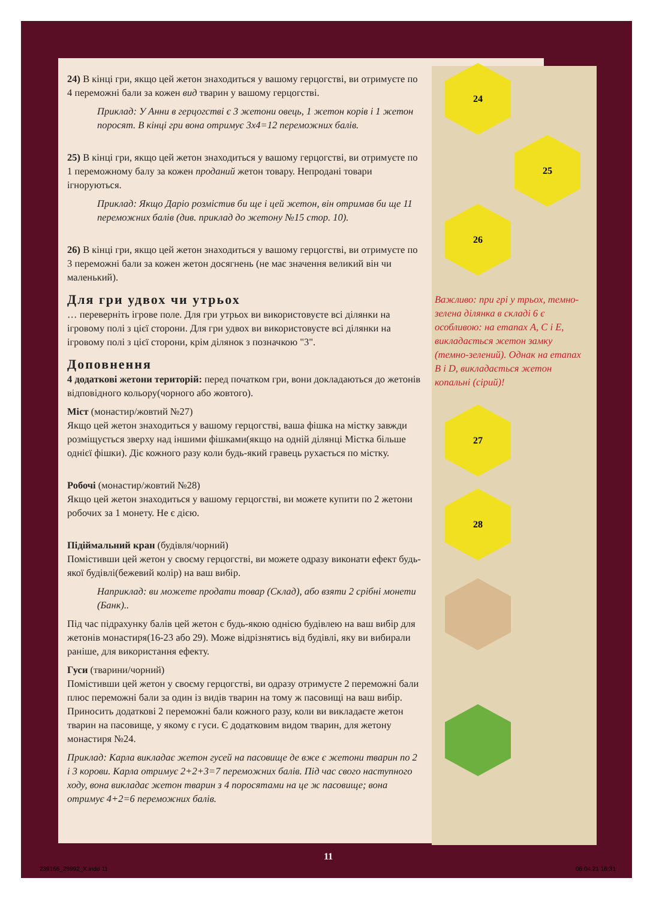24
25
26
27
28
24) В кінці гри, якщо цей жетон знаходиться у вашому герцогстві, ви отримуєте по 4 переможні бали за кожен вид тварин у вашому герцогстві.
Приклад: У Анни в герцогстві є 3 жетони овець, 1 жетон корів і 1 жетон поросят. В кінці гри вона отримує 3x4=12 переможних балів.
25) В кінці гри, якщо цей жетон знаходиться у вашому герцогстві, ви отримуєте по 1 переможному балу за кожен проданий жетон товару. Непродані товари ігноруються.
Приклад: Якщо Даріо розмістив би ще і цей жетон, він отримав би ще 11 переможних балів (див. приклад до жетону №15 стор. 10).
26) В кінці гри, якщо цей жетон знаходиться у вашому герцогстві, ви отримуєте по 3 переможні бали за кожен жетон досягнень (не має значення великий він чи маленький).
Для гри удвох чи утрьох
… переверніть ігрове поле. Для гри утрьох ви використовуєте всі ділянки на ігровому полі з цієї сторони. Для гри удвох ви використовуєте всі ділянки на ігровому полі з цієї сторони, крім ділянок з позначкою "3".
Доповнення
4 додаткові жетони територій: перед початком гри, вони докладаються до жетонів відповідного кольору(чорного або жовтого).
Міст (монастир/жовтий №27)
Якщо цей жетон знаходиться у вашому герцогстві, ваша фішка на містку завжди розміщується зверху над іншими фішками(якщо на одній ділянці Містка більше однієї фішки). Діє кожного разу коли будь-який гравець рухається по містку.
Робочі (монастир/жовтий №28)
Якщо цей жетон знаходиться у вашому герцогстві, ви можете купити по 2 жетони робочих за 1 монету. Не є дією.
Підіймальний кран (будівля/чорний)
Помістивши цей жетон у своєму герцогстві, ви можете одразу виконати ефект будь-якої будівлі(бежевий колір) на ваш вибір.
Наприклад: ви можете продати товар (Склад), або взяти 2 срібні монети (Банк)..
Під час підрахунку балів цей жетон є будь-якою однією будівлею на ваш вибір для жетонів монастиря(16-23 або 29). Може відрізнятись від будівлі, яку ви вибирали раніше, для використання ефекту.
Гуси (тварини/чорний)
Помістивши цей жетон у своєму герцогстві, ви одразу отримуєте 2 переможні бали плюс переможні бали за один із видів тварин на тому ж пасовищі на ваш вибір. Приносить додаткові 2 переможні бали кожного разу, коли ви викладаєте жетон тварин на пасовище, у якому є гуси. Є додатковим видом тварин, для жетону монастиря №24.
Приклад: Карла викладає жетон гусей на пасовище де вже є жетони тварин по 2 і 3 корови. Карла отримує 2+2+3=7 переможних балів. Під час свого наступного ходу, вона викладає жетон тварин з 4 поросятами на це ж пасовище; вона отримує 4+2=6 переможних балів.
Важливо: при грі у трьох, темно-зелена ділянка в складі 6 є особливою: на етапах A, C і E, викладається жетон замку (темно-зелений). Однак на етапах B і D, викладається жетон копальні (сірий)!
11
239166_26992_X.indd 11 06.04.21 16:31